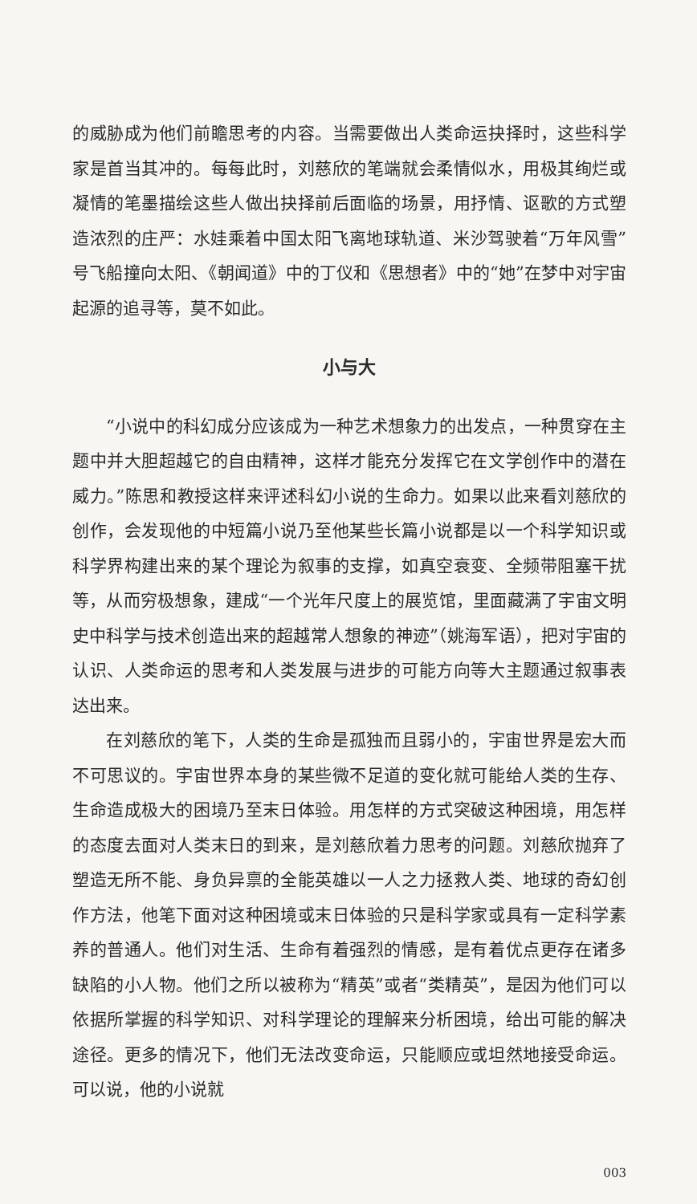的威胁成为他们前瞻思考的内容。当需要做出人类命运抉择时，这些科学家是首当其冲的。每每此时，刘慈欣的笔端就会柔情似水，用极其绚烂或凝情的笔墨描绘这些人做出抉择前后面临的场景，用抒情、讴歌的方式塑造浓烈的庄严：水娃乘着中国太阳飞离地球轨道、米沙驾驶着“万年风雪”号飞船撞向太阳、《朝闻道》中的丁仪和《思想者》中的“她”在梦中对宇宙起源的追寻等，莫不如此。
小与大
“小说中的科幻成分应该成为一种艺术想象力的出发点，一种贯穿在主题中并大胆超越它的自由精神，这样才能充分发挥它在文学创作中的潜在威力。”陈思和教授这样来评述科幻小说的生命力。如果以此来看刘慈欣的创作，会发现他的中短篇小说乃至他某些长篇小说都是以一个科学知识或科学界构建出来的某个理论为叙事的支撑，如真空衰变、全频带阻塞干扰等，从而穷极想象，建成“一个光年尺度上的展览馆，里面藏满了宇宙文明史中科学与技术创造出来的超越常人想象的神迹”（姚海军语），把对宇宙的认识、人类命运的思考和人类发展与进步的可能方向等大主题通过叙事表达出来。
在刘慈欣的笔下，人类的生命是孤独而且弱小的，宇宙世界是宏大而不可思议的。宇宙世界本身的某些微不足道的变化就可能给人类的生存、生命造成极大的困境乃至末日体验。用怎样的方式突破这种困境，用怎样的态度去面对人类末日的到来，是刘慈欣着力思考的问题。刘慈欣抛弃了塑造无所不能、身负异禀的全能英雄以一人之力拯救人类、地球的奇幻创作方法，他笔下面对这种困境或末日体验的只是科学家或具有一定科学素养的普通人。他们对生活、生命有着强烈的情感，是有着优点更存在诸多缺陷的小人物。他们之所以被称为“精英”或者“类精英”，是因为他们可以依据所掌握的科学知识、对科学理论的理解来分析困境，给出可能的解决途径。更多的情况下，他们无法改变命运，只能顺应或坦然地接受命运。可以说，他的小说就
003